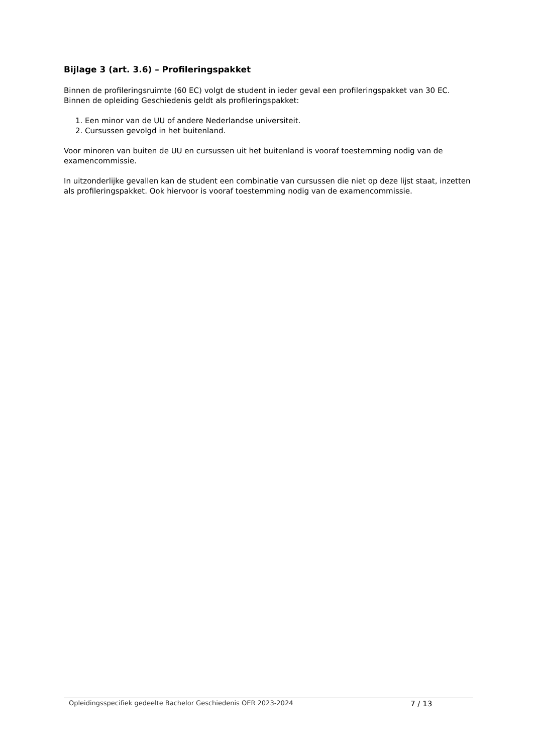Bijlage 3 (art. 3.6) – Profileringspakket
Binnen de profileringsruimte (60 EC) volgt de student in ieder geval een profileringspakket van 30 EC. Binnen de opleiding Geschiedenis geldt als profileringspakket:
1. Een minor van de UU of andere Nederlandse universiteit.
2. Cursussen gevolgd in het buitenland.
Voor minoren van buiten de UU en cursussen uit het buitenland is vooraf toestemming nodig van de examencommissie.
In uitzonderlijke gevallen kan de student een combinatie van cursussen die niet op deze lijst staat, inzetten als profileringspakket. Ook hiervoor is vooraf toestemming nodig van de examencommissie.
Opleidingsspecifiek gedeelte Bachelor Geschiedenis OER 2023-2024 7 / 13